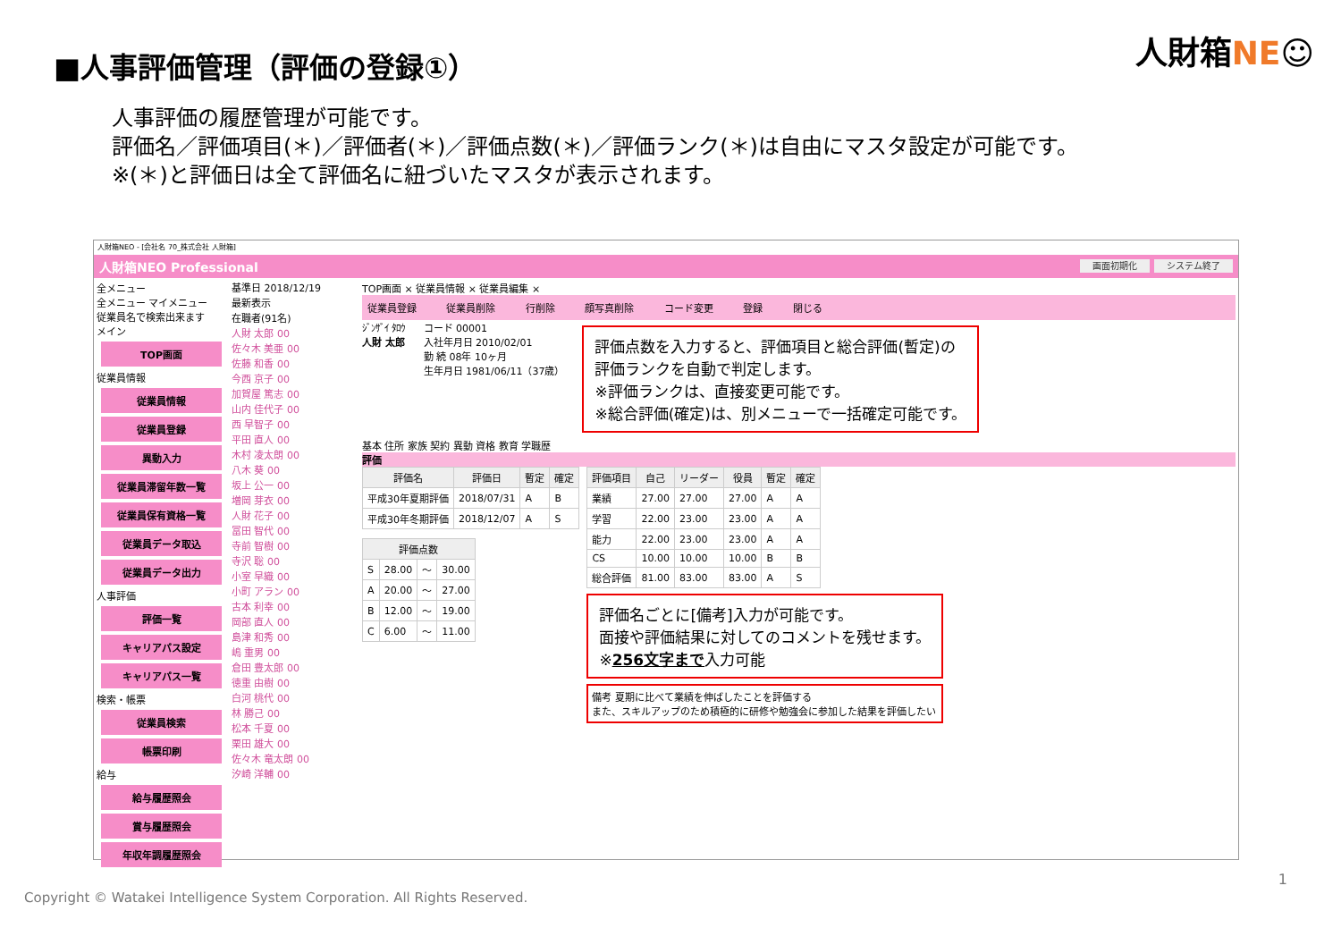■人事評価管理（評価の登録①）
人財箱NE☺
人事評価の履歴管理が可能です。
評価名／評価項目(＊)／評価者(＊)／評価点数(＊)／評価ランク(＊)は自由にマスタ設定が可能です。
※(＊)と評価日は全て評価名に紐づいたマスタが表示されます。
人財箱NEO - [会社名 70_株式会社 人財箱]
人財箱NEO Professional
画面初期化 システム終了
全メニュー
全メニュー マイメニュー
従業員名で検索出来ます
メイン
TOP画面
従業員情報
従業員情報
従業員登録
異動入力
従業員滞留年数一覧
従業員保有資格一覧
従業員データ取込
従業員データ出力
人事評価
評価一覧
キャリアパス設定
キャリアパス一覧
検索・帳票
従業員検索
帳票印刷
給与
給与履歴照会
賞与履歴照会
年収年調履歴照会
基準日 2018/12/19
最新表示
在職者(91名)
人財 太郎 00
佐々木 美亜 00
佐藤 和香 00
今西 京子 00
加賀屋 篤志 00
山内 佳代子 00
西 早智子 00
平田 直人 00
木村 凌太朗 00
八木 葵 00
坂上 公一 00
増岡 芽衣 00
人財 花子 00
冨田 智代 00
寺前 智樹 00
寺沢 聡 00
小室 早織 00
小町 アラン 00
古本 利幸 00
岡部 直人 00
島津 和秀 00
嶋 重男 00
倉田 豊太郎 00
徳重 由樹 00
白河 桃代 00
林 勝己 00
松本 千夏 00
栗田 雄大 00
佐々木 竜太朗 00
汐崎 洋輔 00
TOP画面 × 従業員情報 × 従業員編集 ×
従業員登録 従業員削除 行削除 顔写真削除 コード変更 登録 閉じる
ｼﾞﾝｻﾞｲ ﾀﾛｳ
人財 太郎
コード 00001
入社年月日 2010/02/01
勤 続 08年 10ヶ月
生年月日 1981/06/11（37歳）
評価点数を入力すると、評価項目と総合評価(暫定)の
評価ランクを自動で判定します。
※評価ランクは、直接変更可能です。
※総合評価(確定)は、別メニューで一括確定可能です。
基本 住所 家族 契約 異動 資格 教育 学職歴
評価
| 評価名 | 評価日 | 暫定 | 確定 |
| --- | --- | --- | --- |
| 平成30年夏期評価 | 2018/07/31 | A | B |
| 平成30年冬期評価 | 2018/12/07 | A | S |
| 評価点数 | | | |
| --- | --- | --- | --- |
| S | 28.00 | ～ | 30.00 |
| A | 20.00 | ～ | 27.00 |
| B | 12.00 | ～ | 19.00 |
| C | 6.00 | ～ | 11.00 |
| 評価項目 | 自己 | リーダー | 役員 | 暫定 | 確定 |
| --- | --- | --- | --- | --- | --- |
| 業績 | 27.00 | 27.00 | 27.00 | A | A |
| 学習 | 22.00 | 23.00 | 23.00 | A | A |
| 能力 | 22.00 | 23.00 | 23.00 | A | A |
| CS | 10.00 | 10.00 | 10.00 | B | B |
| 総合評価 | 81.00 | 83.00 | 83.00 | A | S |
評価名ごとに[備考]入力が可能です。
面接や評価結果に対してのコメントを残せます。
※256文字まで入力可能
備考 夏期に比べて業績を伸ばしたことを評価する
また、スキルアップのため積極的に研修や勉強会に参加した結果を評価したい
1
Copyright © Watakei Intelligence System Corporation. All Rights Reserved.